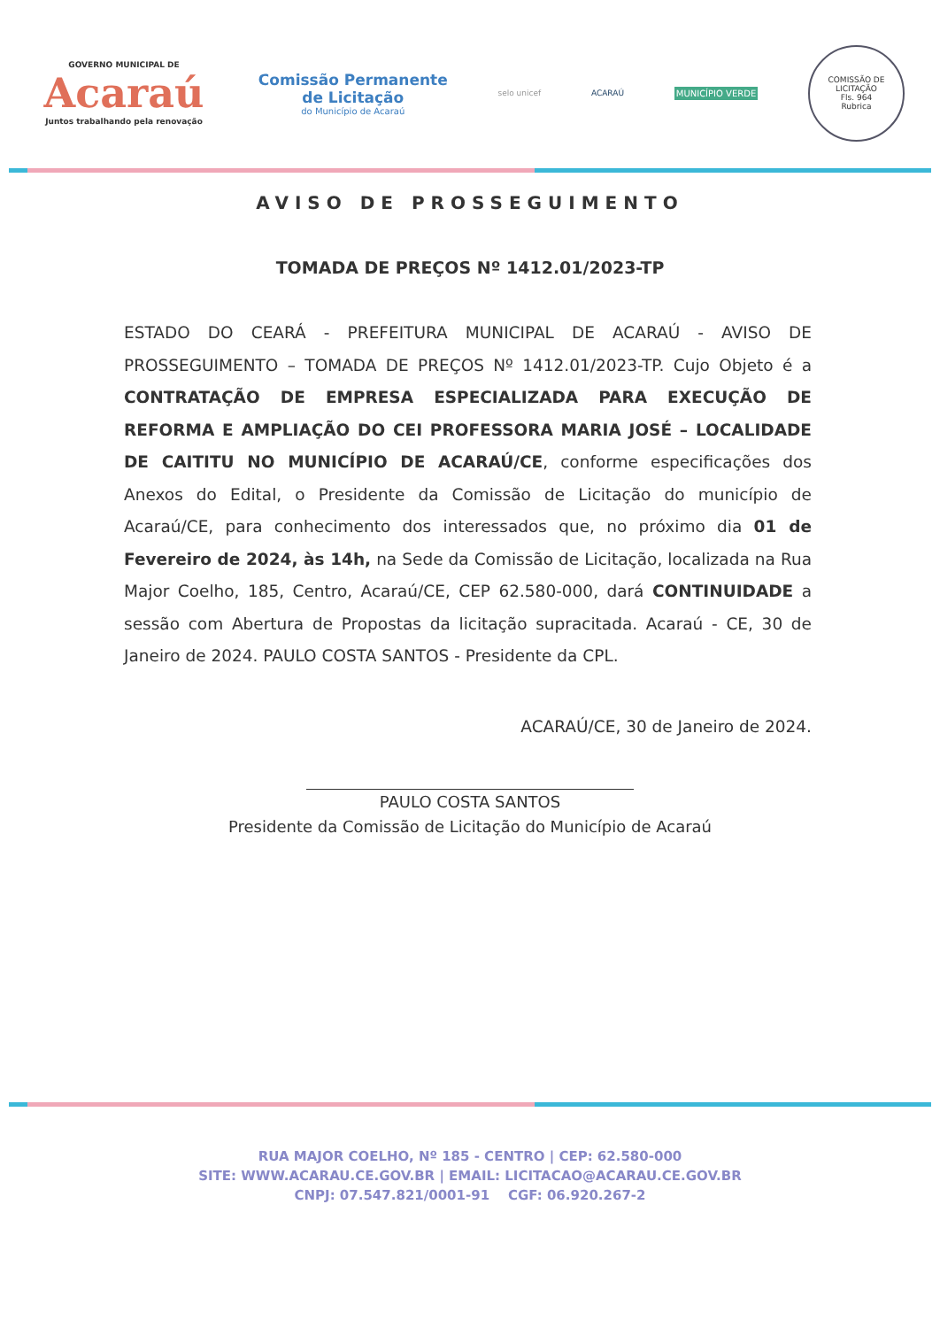GOVERNO MUNICIPAL DE
Acaraú
Juntos trabalhando pela renovação
Comissão Permanente
de Licitação
do Município de Acaraú
selo unicef ACARAÚ MUNICÍPIO VERDE
COMISSÃO DE LICITAÇÃO
Fls. 964
Rubrica
AVISO DE PROSSEGUIMENTO
TOMADA DE PREÇOS Nº 1412.01/2023-TP
ESTADO DO CEARÁ - PREFEITURA MUNICIPAL DE ACARAÚ - AVISO DE PROSSEGUIMENTO – TOMADA DE PREÇOS Nº 1412.01/2023-TP. Cujo Objeto é a CONTRATAÇÃO DE EMPRESA ESPECIALIZADA PARA EXECUÇÃO DE REFORMA E AMPLIAÇÃO DO CEI PROFESSORA MARIA JOSÉ – LOCALIDADE DE CAITITU NO MUNICÍPIO DE ACARAÚ/CE, conforme especificações dos Anexos do Edital, o Presidente da Comissão de Licitação do município de Acaraú/CE, para conhecimento dos interessados que, no próximo dia 01 de Fevereiro de 2024, às 14h, na Sede da Comissão de Licitação, localizada na Rua Major Coelho, 185, Centro, Acaraú/CE, CEP 62.580-000, dará CONTINUIDADE a sessão com Abertura de Propostas da licitação supracitada. Acaraú - CE, 30 de Janeiro de 2024. PAULO COSTA SANTOS - Presidente da CPL.
ACARAÚ/CE, 30 de Janeiro de 2024.
PAULO COSTA SANTOS
Presidente da Comissão de Licitação do Município de Acaraú
RUA MAJOR COELHO, Nº 185 - CENTRO | CEP: 62.580-000
SITE: WWW.ACARAU.CE.GOV.BR | EMAIL: LICITACAO@ACARAU.CE.GOV.BR
CNPJ: 07.547.821/0001-91 CGF: 06.920.267-2